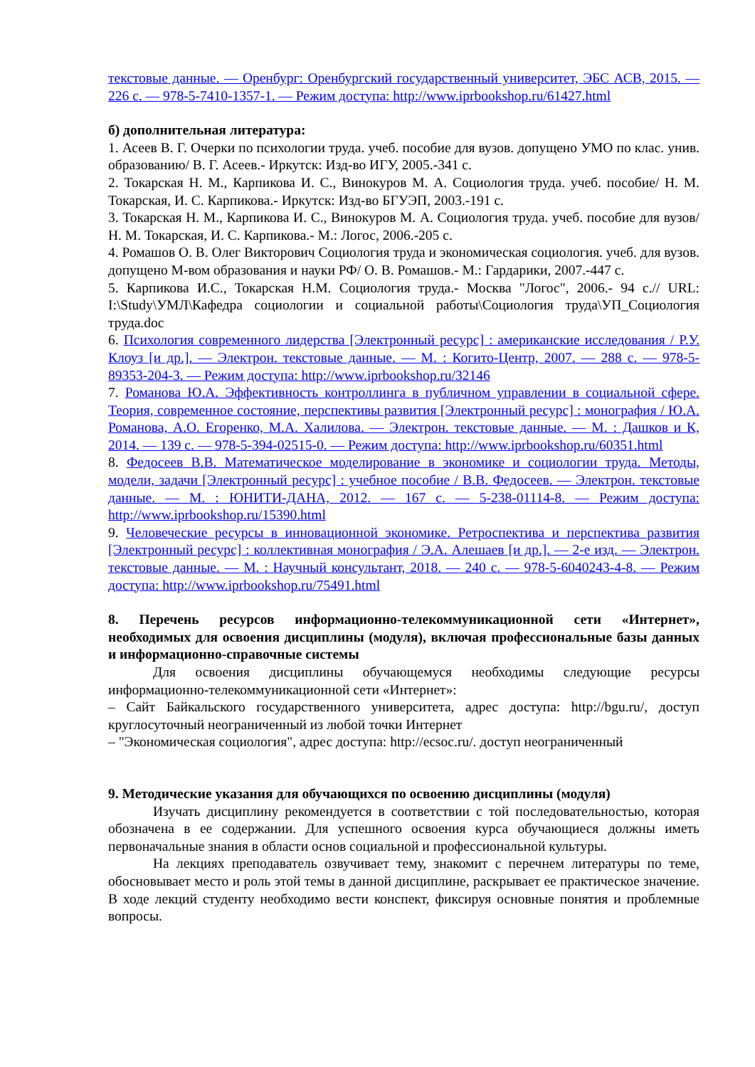текстовые данные. — Оренбург: Оренбургский государственный университет, ЭБС АСВ, 2015. — 226 с. — 978-5-7410-1357-1. — Режим доступа: http://www.iprbookshop.ru/61427.html
б) дополнительная литература:
1. Асеев В. Г. Очерки по психологии труда. учеб. пособие для вузов. допущено УМО по клас. унив. образованию/ В. Г. Асеев.- Иркутск: Изд-во ИГУ, 2005.-341 с.
2. Токарская Н. М., Карпикова И. С., Винокуров М. А. Социология труда. учеб. пособие/ Н. М. Токарская, И. С. Карпикова.- Иркутск: Изд-во БГУЭП, 2003.-191 с.
3. Токарская Н. М., Карпикова И. С., Винокуров М. А. Социология труда. учеб. пособие для вузов/ Н. М. Токарская, И. С. Карпикова.- М.: Логос, 2006.-205 с.
4. Ромашов О. В. Олег Викторович Социология труда и экономическая социология. учеб. для вузов. допущено М-вом образования и науки РФ/ О. В. Ромашов.- М.: Гардарики, 2007.-447 с.
5. Карпикова И.С., Токарская Н.М. Социология труда.- Москва "Логос", 2006.- 94 с.// URL: I:\Study\УМЛ\Кафедра социологии и социальной работы\Социология труда\УП_Социология труда.doc
6. Психология современного лидерства [Электронный ресурс] : американские исследования / Р.У. Клоуз [и др.]. — Электрон. текстовые данные. — М. : Когито-Центр, 2007. — 288 c. — 978-5-89353-204-3. — Режим доступа: http://www.iprbookshop.ru/32146
7. Романова Ю.А. Эффективность контроллинга в публичном управлении в социальной сфере. Теория, современное состояние, перспективы развития [Электронный ресурс] : монография / Ю.А. Романова, А.О. Егоренко, М.А. Халилова. — Электрон. текстовые данные. — М. : Дашков и К, 2014. — 139 c. — 978-5-394-02515-0. — Режим доступа: http://www.iprbookshop.ru/60351.html
8. Федосеев В.В. Математическое моделирование в экономике и социологии труда. Методы, модели, задачи [Электронный ресурс] : учебное пособие / В.В. Федосеев. — Электрон. текстовые данные. — М. : ЮНИТИ-ДАНА, 2012. — 167 c. — 5-238-01114-8. — Режим доступа: http://www.iprbookshop.ru/15390.html
9. Человеческие ресурсы в инновационной экономике. Ретроспектива и перспектива развития [Электронный ресурс] : коллективная монография / Э.А. Алешаев [и др.]. — 2-е изд. — Электрон. текстовые данные. — М. : Научный консультант, 2018. — 240 c. — 978-5-6040243-4-8. — Режим доступа: http://www.iprbookshop.ru/75491.html
8. Перечень ресурсов информационно-телекоммуникационной сети «Интернет», необходимых для освоения дисциплины (модуля), включая профессиональные базы данных и информационно-справочные системы
Для освоения дисциплины обучающемуся необходимы следующие ресурсы информационно-телекоммуникационной сети «Интернет»:
– Сайт Байкальского государственного университета, адрес доступа: http://bgu.ru/, доступ круглосуточный неограниченный из любой точки Интернет
– "Экономическая социология", адрес доступа: http://ecsoc.ru/. доступ неограниченный
9. Методические указания для обучающихся по освоению дисциплины (модуля)
Изучать дисциплину рекомендуется в соответствии с той последовательностью, которая обозначена в ее содержании. Для успешного освоения курса обучающиеся должны иметь первоначальные знания в области основ социальной и профессиональной культуры.
На лекциях преподаватель озвучивает тему, знакомит с перечнем литературы по теме, обосновывает место и роль этой темы в данной дисциплине, раскрывает ее практическое значение. В ходе лекций студенту необходимо вести конспект, фиксируя основные понятия и проблемные вопросы.